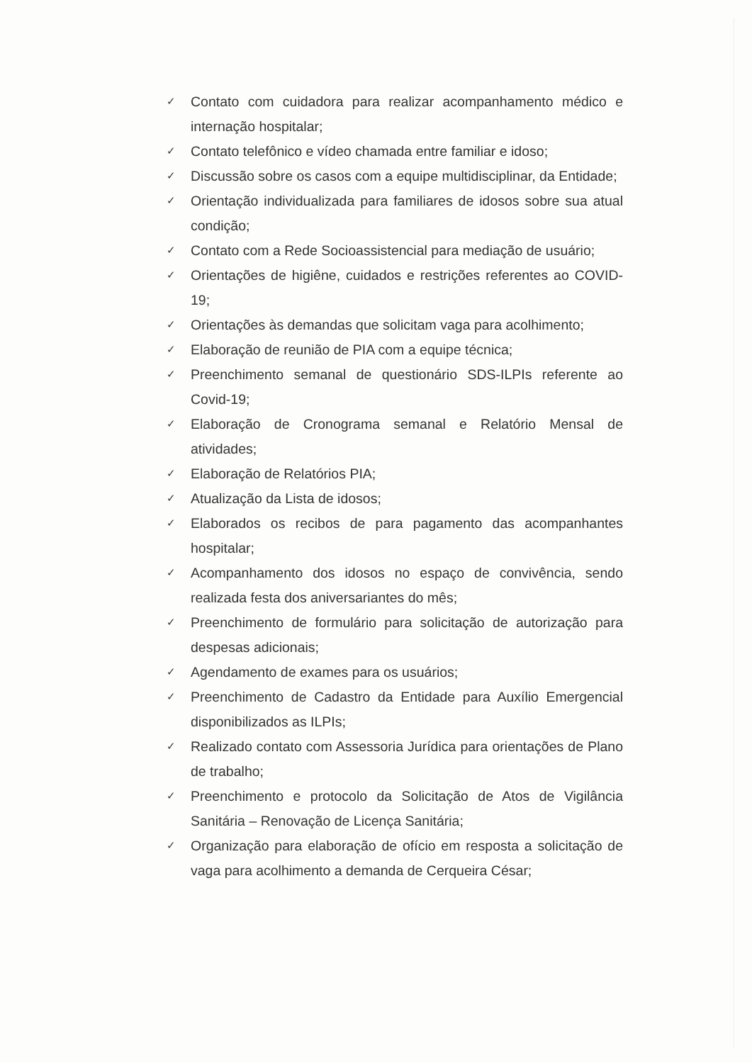✓ Contato com cuidadora para realizar acompanhamento médico e internação hospitalar;
✓ Contato telefônico e vídeo chamada entre familiar e idoso;
✓ Discussão sobre os casos com a equipe multidisciplinar, da Entidade;
✓ Orientação individualizada para familiares de idosos sobre sua atual condição;
✓ Contato com a Rede Socioassistencial para mediação de usuário;
✓ Orientações de higiêne, cuidados e restrições referentes ao COVID-19;
✓ Orientações às demandas que solicitam vaga para acolhimento;
✓ Elaboração de reunião de PIA com a equipe técnica;
✓ Preenchimento semanal de questionário SDS-ILPIs referente ao Covid-19;
✓ Elaboração de Cronograma semanal e Relatório Mensal de atividades;
✓ Elaboração de Relatórios PIA;
✓ Atualização da Lista de idosos;
✓ Elaborados os recibos de para pagamento das acompanhantes hospitalar;
✓ Acompanhamento dos idosos no espaço de convivência, sendo realizada festa dos aniversariantes do mês;
✓ Preenchimento de formulário para solicitação de autorização para despesas adicionais;
✓ Agendamento de exames para os usuários;
✓ Preenchimento de Cadastro da Entidade para Auxílio Emergencial disponibilizados as ILPIs;
✓ Realizado contato com Assessoria Jurídica para orientações de Plano de trabalho;
✓ Preenchimento e protocolo da Solicitação de Atos de Vigilância Sanitária – Renovação de Licença Sanitária;
✓ Organização para elaboração de ofício em resposta a solicitação de vaga para acolhimento a demanda de Cerqueira César;